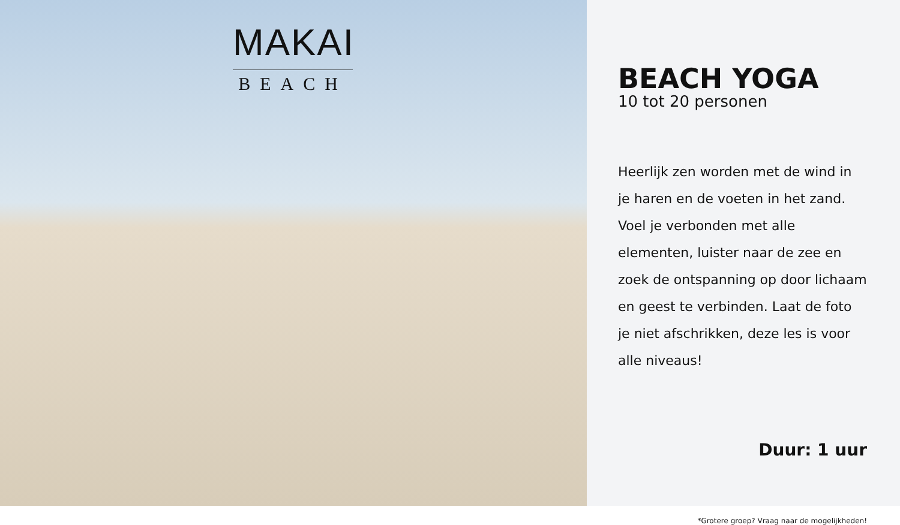MAKAI
BEACH
BEACH YOGA
10 tot 20 personen
Heerlijk zen worden met de wind in je haren en de voeten in het zand. Voel je verbonden met alle elementen, luister naar de zee en zoek de ontspanning op door lichaam en geest te verbinden. Laat de foto je niet afschrikken, deze les is voor alle niveaus!
Duur: 1 uur
*Grotere groep? Vraag naar de mogelijkheden!